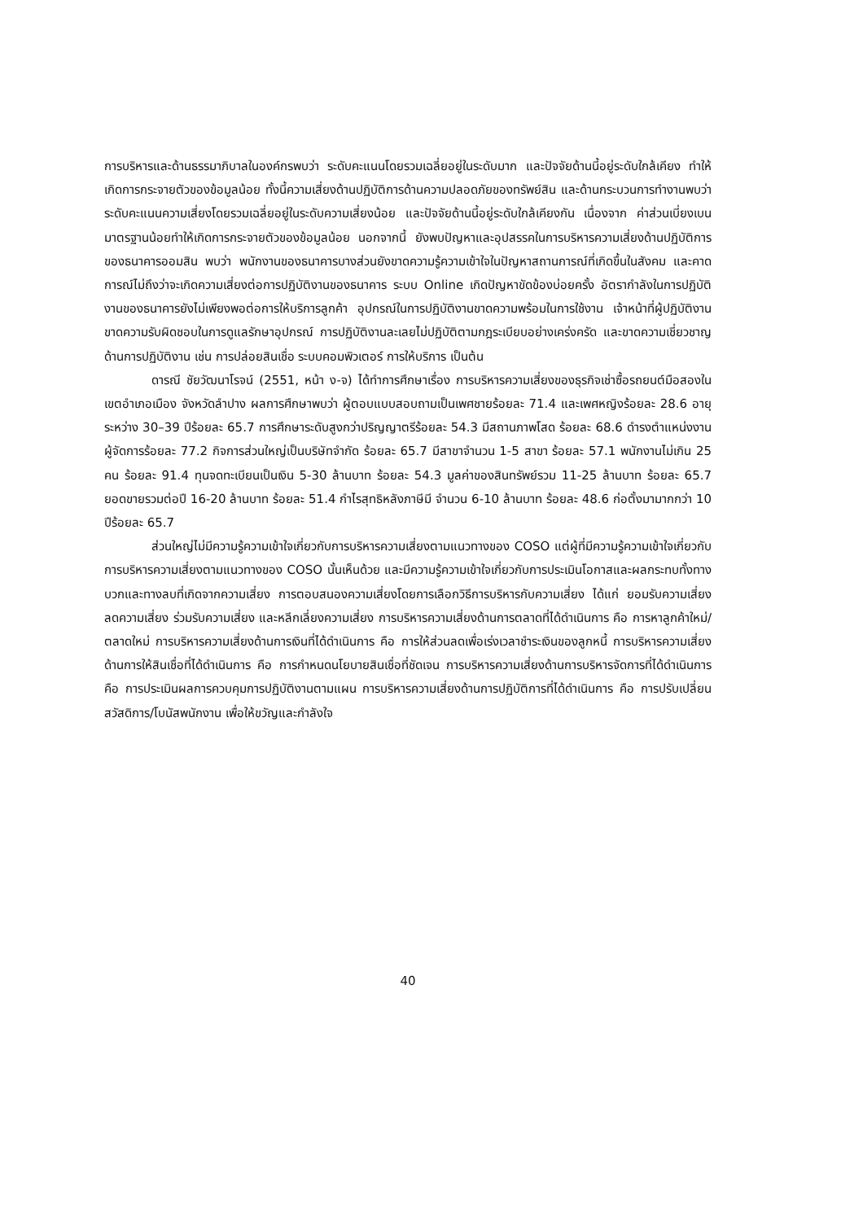การบริหารและด้านธรรมาภิบาลในองค์กรพบว่า ระดับคะแนนโดยรวมเฉลี่ยอยู่ในระดับมาก และปัจจัยด้านนี้อยู่ระดับใกล้เคียง ทำให้เกิดการกระจายตัวของข้อมูลน้อย ทั้งนี้ความเสี่ยงด้านปฏิบัติการด้านความปลอดภัยของทรัพย์สิน และด้านกระบวนการทำงานพบว่า ระดับคะแนนความเสี่ยงโดยรวมเฉลี่ยอยู่ในระดับความเสี่ยงน้อย และปัจจัยด้านนี้อยู่ระดับใกล้เคียงกัน เนื่องจาก ค่าส่วนเบี่ยงเบนมาตรฐานน้อยทำให้เกิดการกระจายตัวของข้อมูลน้อย นอกจากนี้ ยังพบปัญหาและอุปสรรคในการบริหารความเสี่ยงด้านปฏิบัติการของธนาคารออมสิน พบว่า พนักงานของธนาคารบางส่วนยังขาดความรู้ความเข้าใจในปัญหาสถานการณ์ที่เกิดขึ้นในสังคม และคาดการณ์ไม่ถึงว่าจะเกิดความเสี่ยงต่อการปฏิบัติงานของธนาคาร ระบบ Online เกิดปัญหาขัดข้องบ่อยครั้ง อัตรากำลังในการปฏิบัติงานของธนาคารยังไม่เพียงพอต่อการให้บริการลูกค้า อุปกรณ์ในการปฏิบัติงานขาดความพร้อมในการใช้งาน เจ้าหน้าที่ผู้ปฏิบัติงานขาดความรับผิดชอบในการดูแลรักษาอุปกรณ์ การปฏิบัติงานละเลยไม่ปฏิบัติตามกฎระเบียบอย่างเคร่งครัด และขาดความเชี่ยวชาญด้านการปฏิบัติงาน เช่น การปล่อยสินเชื่อ ระบบคอมพิวเตอร์ การให้บริการ เป็นต้น
ดารณี ชัยวัฒนาโรจน์ (2551, หน้า ง-จ) ได้ทำการศึกษาเรื่อง การบริหารความเสี่ยงของธุรกิจเช่าซื้อรถยนต์มือสองในเขตอำเภอเมือง จังหวัดลำปาง ผลการศึกษาพบว่า ผู้ตอบแบบสอบถามเป็นเพศชายร้อยละ 71.4 และเพศหญิงร้อยละ 28.6 อายุระหว่าง 30–39 ปีร้อยละ 65.7 การศึกษาระดับสูงกว่าปริญญาตรีร้อยละ 54.3 มีสถานภาพโสด ร้อยละ 68.6 ดำรงตำแหน่งงานผู้จัดการร้อยละ 77.2 กิจการส่วนใหญ่เป็นบริษัทจำกัด ร้อยละ 65.7 มีสาขาจำนวน 1-5 สาขา ร้อยละ 57.1 พนักงานไม่เกิน 25 คน ร้อยละ 91.4 ทุนจดทะเบียนเป็นเงิน 5-30 ล้านบาท ร้อยละ 54.3 มูลค่าของสินทรัพย์รวม 11-25 ล้านบาท ร้อยละ 65.7 ยอดขายรวมต่อปี 16-20 ล้านบาท ร้อยละ 51.4 กำไรสุทธิหลังภาษีมี จำนวน 6-10 ล้านบาท ร้อยละ 48.6 ก่อตั้งมามากกว่า 10 ปีร้อยละ 65.7
ส่วนใหญ่ไม่มีความรู้ความเข้าใจเกี่ยวกับการบริหารความเสี่ยงตามแนวทางของ COSO แต่ผู้ที่มีความรู้ความเข้าใจเกี่ยวกับการบริหารความเสี่ยงตามแนวทางของ COSO นั้นเห็นด้วย และมีความรู้ความเข้าใจเกี่ยวกับการประเมินโอกาสและผลกระทบทั้งทางบวกและทางลบที่เกิดจากความเสี่ยง การตอบสนองความเสี่ยงโดยการเลือกวิธีการบริหารกับความเสี่ยง ได้แก่ ยอมรับความเสี่ยง ลดความเสี่ยง ร่วมรับความเสี่ยง และหลีกเลี่ยงความเสี่ยง การบริหารความเสี่ยงด้านการตลาดที่ได้ดำเนินการ คือ การหาลูกค้าใหม่/ตลาดใหม่ การบริหารความเสี่ยงด้านการเงินที่ได้ดำเนินการ คือ การให้ส่วนลดเพื่อเร่งเวลาชำระเงินของลูกหนี้ การบริหารความเสี่ยงด้านการให้สินเชื่อที่ได้ดำเนินการ คือ การกำหนดนโยบายสินเชื่อที่ชัดเจน การบริหารความเสี่ยงด้านการบริหารจัดการที่ได้ดำเนินการ คือ การประเมินผลการควบคุมการปฏิบัติงานตามแผน การบริหารความเสี่ยงด้านการปฏิบัติการที่ได้ดำเนินการ คือ การปรับเปลี่ยนสวัสดิการ/โบนัสพนักงาน เพื่อให้ขวัญและกำลังใจ
40